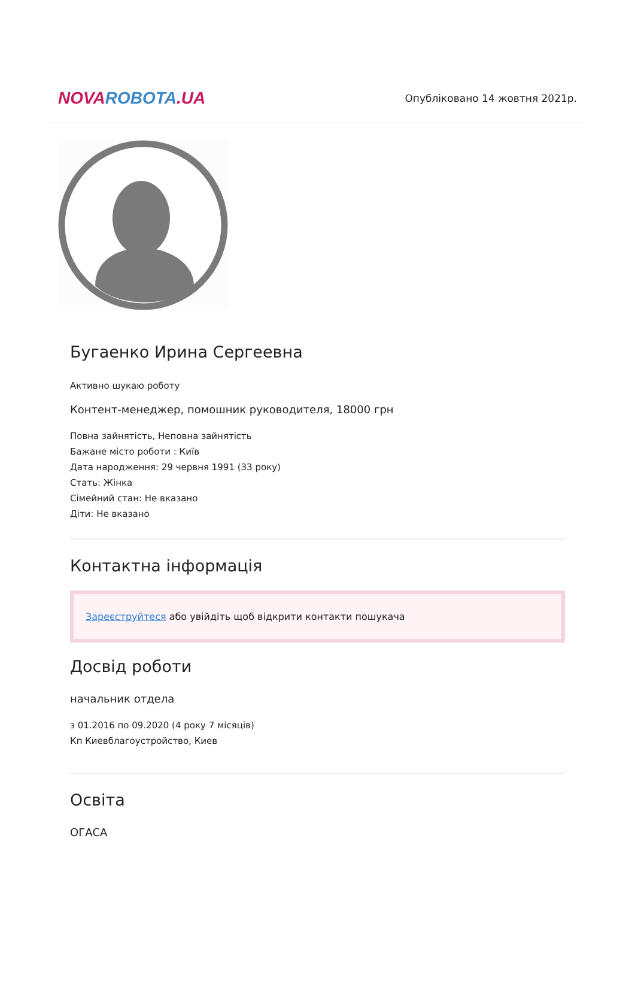NOVA ROBOTA.UA
Опубліковано 14 жовтня 2021р.
Бугаенко Ирина Сергеевна
Активно шукаю роботу
Контент-менеджер, помошник руководителя, 18000 грн
Повна зайнятість, Неповна зайнятість
Бажане місто роботи : Київ
Дата народження: 29 червня 1991 (33 року)
Стать: Жінка
Сімейний стан: Не вказано
Діти: Не вказано
Контактна інформація
Зареєструйтеся або увійдіть щоб відкрити контакти пошукача
Досвід роботи
начальник отдела
з 01.2016 по 09.2020 (4 року 7 місяців)
Кп Киевблагоустройство, Киев
Освіта
ОГАСА